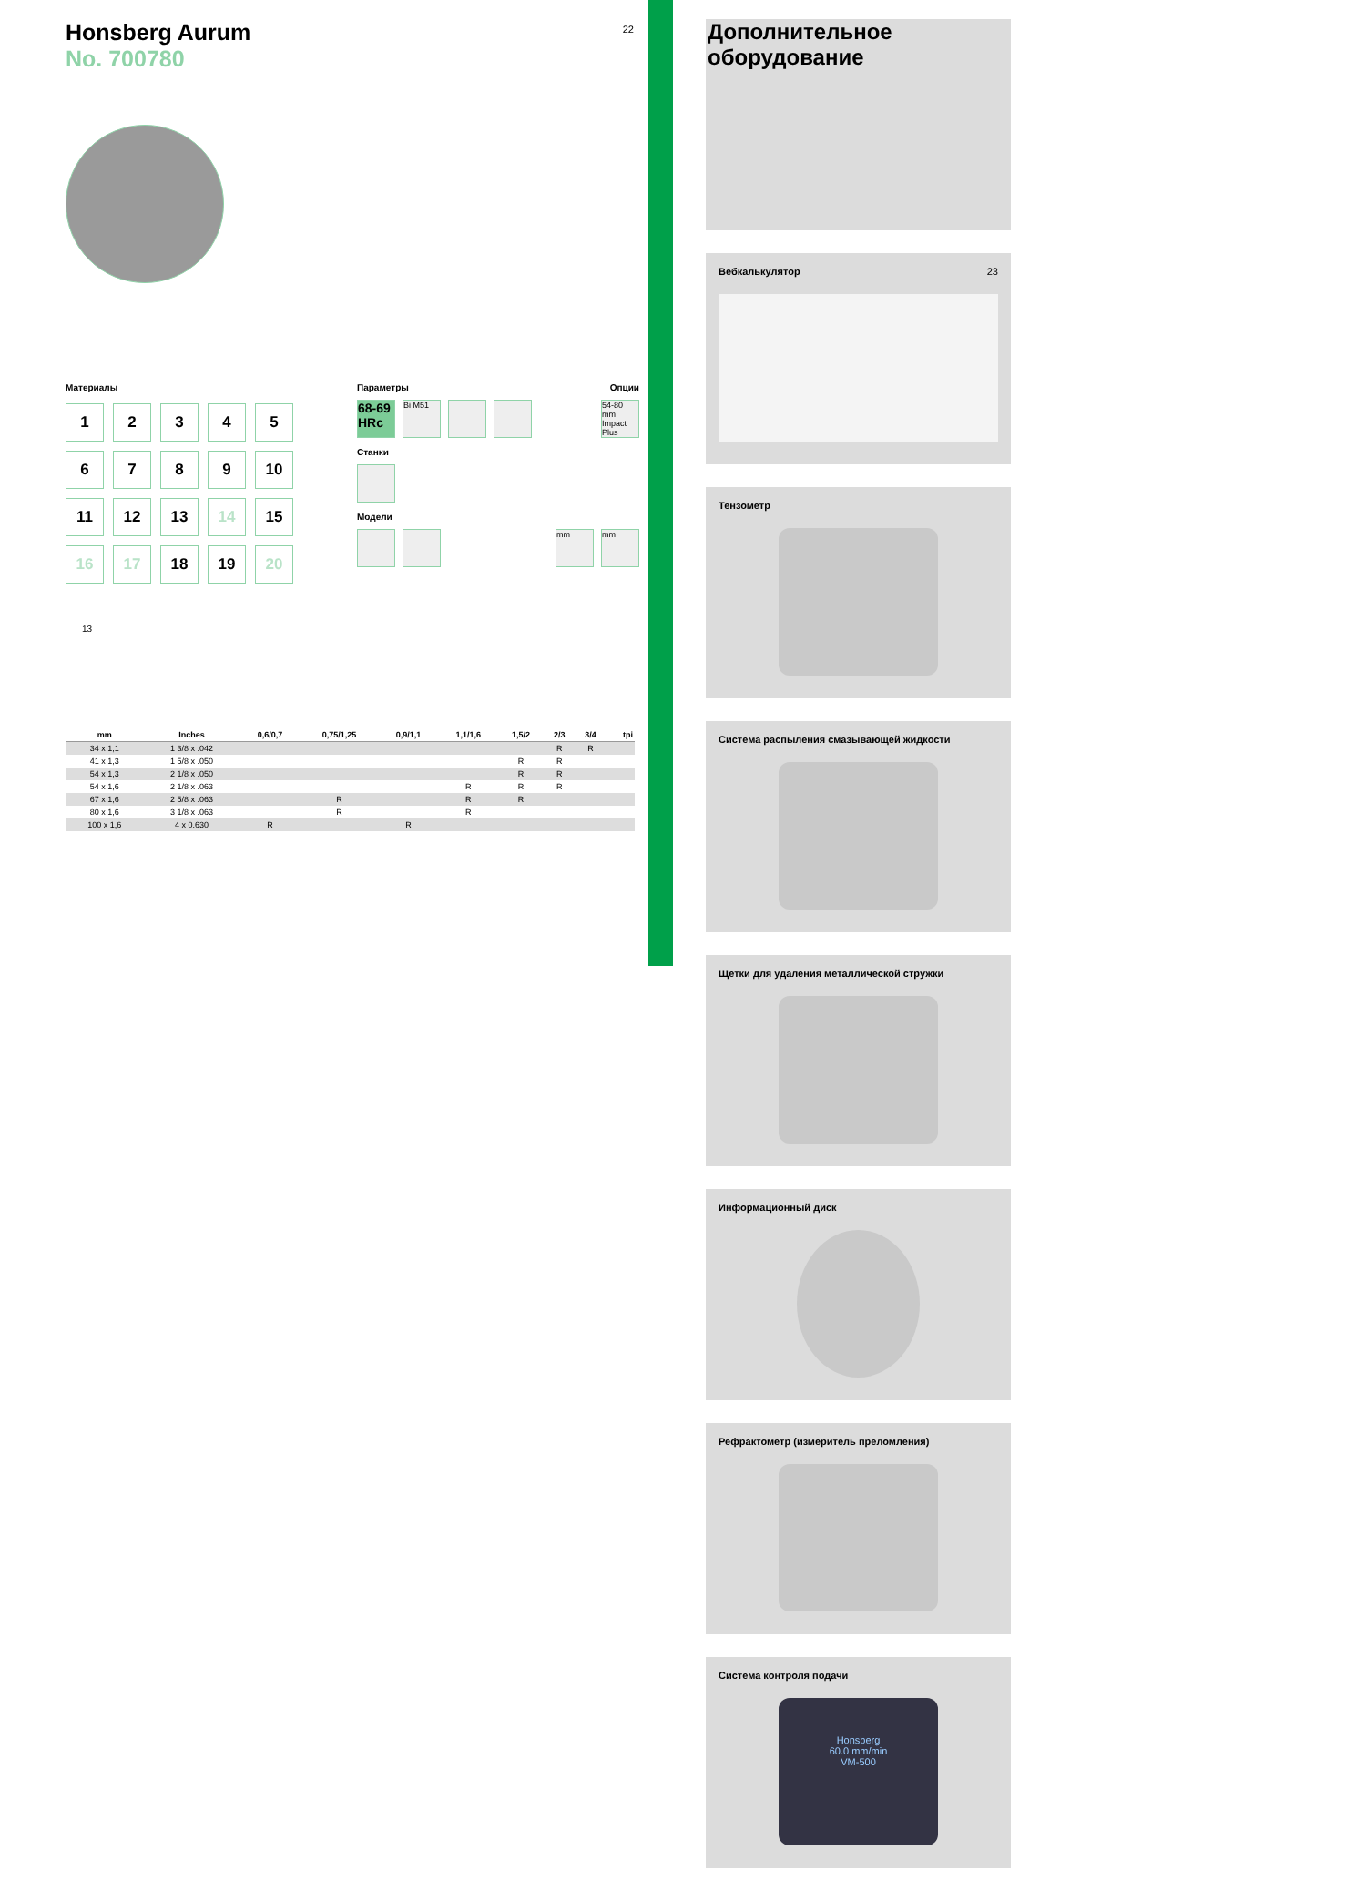Honsberg Aurum
No. 700780
22
Материалы
1
2
3
4
5
6
7
8
9
10
11
12
13
14
15
16
17
18
19
20
13
Параметры Опции
68-69 HRc Bi M51 54-80 mm Impact Plus
Станки
Модели
mm mm
| mm | Inches | 0,6/0,7 | 0,75/1,25 | 0,9/1,1 | 1,1/1,6 | 1,5/2 | 2/3 | 3/4 | tpi |
| --- | --- | --- | --- | --- | --- | --- | --- | --- | --- |
| 34 x 1,1 | 1 3/8 x .042 | | | | | | R | R | |
| 41 x 1,3 | 1 5/8 x .050 | | | | | R | R | | |
| 54 x 1,3 | 2 1/8 x .050 | | | | | R | R | | |
| 54 x 1,6 | 2 1/8 x .063 | | | | R | R | R | | |
| 67 x 1,6 | 2 5/8 x .063 | | R | | R | R | | | |
| 80 x 1,6 | 3 1/8 x .063 | | R | | R | | | | |
| 100 x 1,6 | 4 x 0.630 | R | | R | | | | | |
Дополнительное оборудование
Вебкалькулятор 23 Тензометр
Система распыления смазывающей жидкости
Щетки для удаления металлической стружки
Информационный диск
Рефрактометр (измеритель преломления)
Система контроля подачи
Honsberg
60.0 mm/min
VM-500